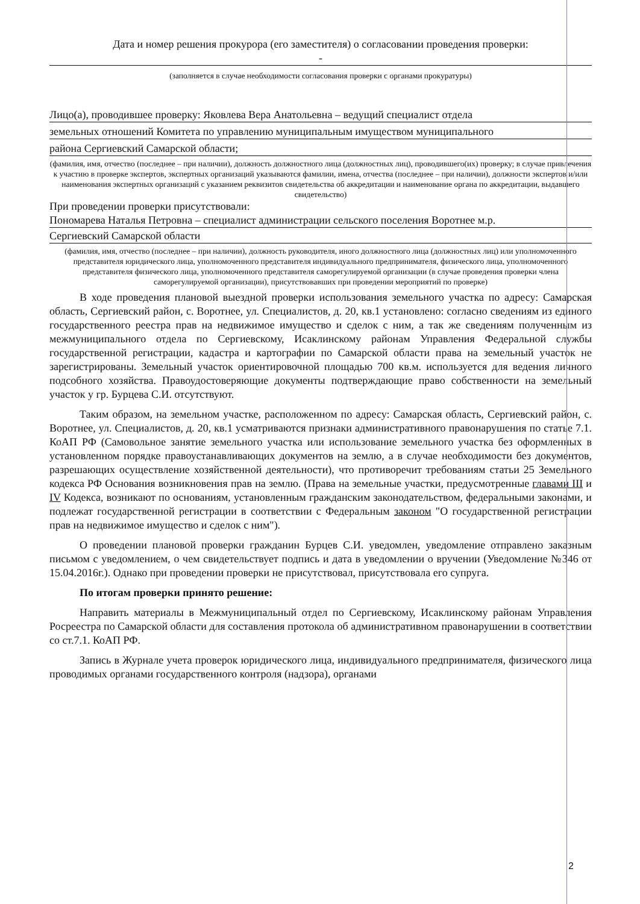Дата и номер решения прокурора (его заместителя) о согласовании проведения проверки:
-
(заполняется в случае необходимости согласования проверки с органами прокуратуры)
Лицо(а), проводившее проверку: Яковлева Вера Анатольевна – ведущий специалист отдела
земельных отношений Комитета по управлению муниципальным имуществом муниципального
района Сергиевский Самарской области;
(фамилия, имя, отчество (последнее – при наличии), должность должностного лица (должностных лиц), проводившего(их) проверку; в случае привлечения к участию в проверке экспертов, экспертных организаций указываются фамилии, имена, отчества (последнее – при наличии), должности экспертов и/или наименования экспертных организаций с указанием реквизитов свидетельства об аккредитации и наименование органа по аккредитации, выдавшего свидетельство)
При проведении проверки присутствовали:
Пономарева Наталья Петровна – специалист администрации сельского поселения Воротнее м.р.
Сергиевский Самарской области
(фамилия, имя, отчество (последнее – при наличии), должность руководителя, иного должностного лица (должностных лиц) или уполномоченного представителя юридического лица, уполномоченного представителя индивидуального предпринимателя, физического лица, уполномоченного представителя физического лица, уполномоченного представителя саморегулируемой организации (в случае проведения проверки члена саморегулируемой организации), присутствовавших при проведении мероприятий по проверке)
В ходе проведения плановой выездной проверки использования земельного участка по адресу: Самарская область, Сергиевский район, с. Воротнее, ул. Специалистов, д. 20, кв.1 установлено: согласно сведениям из единого государственного реестра прав на недвижимое имущество и сделок с ним, а так же сведениям полученным из межмуниципального отдела по Сергиевскому, Исаклинскому районам Управления Федеральной службы государственной регистрации, кадастра и картографии по Самарской области права на земельный участок не зарегистрированы. Земельный участок ориентировочной площадью 700 кв.м. используется для ведения личного подсобного хозяйства. Правоудостоверяющие документы подтверждающие право собственности на земельный участок у гр. Бурцева С.И. отсутствуют.
Таким образом, на земельном участке, расположенном по адресу: Самарская область, Сергиевский район, с. Воротнее, ул. Специалистов, д. 20, кв.1 усматриваются признаки административного правонарушения по статье 7.1. КоАП РФ (Самовольное занятие земельного участка или использование земельного участка без оформленных в установленном порядке правоустанавливающих документов на землю, а в случае необходимости без документов, разрешающих осуществление хозяйственной деятельности), что противоречит требованиям статьи 25 Земельного кодекса РФ Основания возникновения прав на землю. (Права на земельные участки, предусмотренные главами III и IV Кодекса, возникают по основаниям, установленным гражданским законодательством, федеральными законами, и подлежат государственной регистрации в соответствии с Федеральным законом "О государственной регистрации прав на недвижимое имущество и сделок с ним").
О проведении плановой проверки гражданин Бурцев С.И. уведомлен, уведомление отправлено заказным письмом с уведомлением, о чем свидетельствует подпись и дата в уведомлении о вручении (Уведомление №346 от 15.04.2016г.). Однако при проведении проверки не присутствовал, присутствовала его супруга.
По итогам проверки принято решение:
Направить материалы в Межмуниципальный отдел по Сергиевскому, Исаклинскому районам Управления Росреестра по Самарской области для составления протокола об административном правонарушении в соответствии со ст.7.1. КоАП РФ.
Запись в Журнале учета проверок юридического лица, индивидуального предпринимателя, физического лица проводимых органами государственного контроля (надзора), органами
2